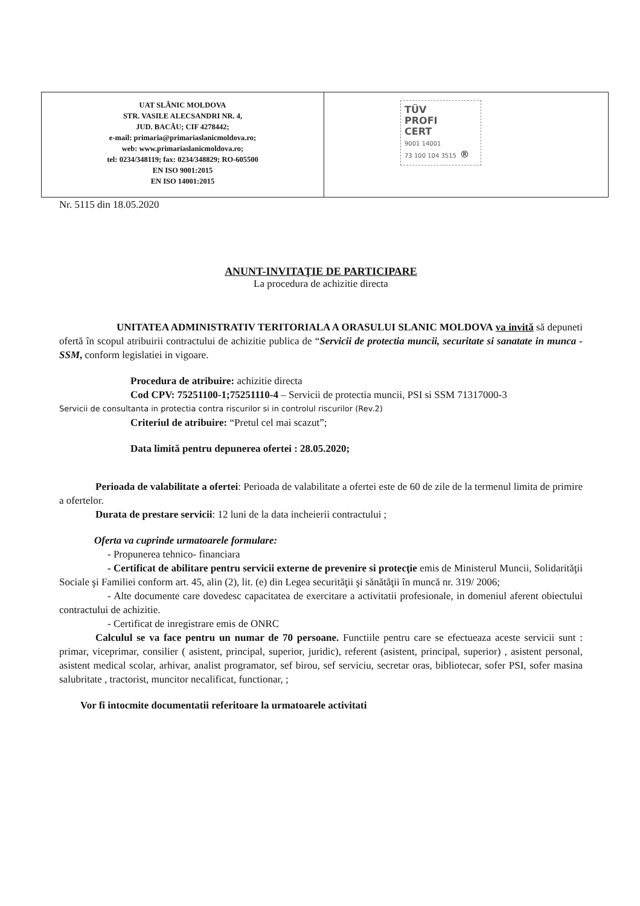| UAT SLĂNIC MOLDOVA STR. VASILE ALECSANDRI NR. 4, JUD. BACĂU; CIF 4278442; e-mail: primaria@primariaslanicmoldova.ro; web: www.primariaslanicmoldova.ro; tel: 0234/348119; fax: 0234/348829; RO-605500 EN ISO 9001:2015 EN ISO 14001:2015 | TÜV PROFI CERT 9001 14001 73 100 104 3515 ® |
Nr. 5115 din 18.05.2020
ANUNT-INVITAŢIE DE PARTICIPARE
La procedura de achizitie directa
UNITATEA ADMINISTRATIV TERITORIALA A ORASULUI SLANIC MOLDOVA va invită să depuneti ofertă în scopul atribuirii contractului de achizitie publica de “Servicii de protectia muncii, securitate si sanatate in munca -SSM, conform legislatiei in vigoare.
Procedura de atribuire: achizitie directa
Cod CPV: 75251100-1;75251110-4 – Servicii de protectia muncii, PSI si SSM 71317000-3
Servicii de consultanta in protectia contra riscurilor si in controlul riscurilor (Rev.2)
Criteriul de atribuire: “Pretul cel mai scazut”;
Data limită pentru depunerea ofertei : 28.05.2020;
Perioada de valabilitate a ofertei: Perioada de valabilitate a ofertei este de 60 de zile de la termenul limita de primire a ofertelor.
Durata de prestare servicii: 12 luni de la data incheierii contractului ;
Oferta va cuprinde urmatoarele formulare:
- Propunerea tehnico- financiara
- Certificat de abilitare pentru servicii externe de prevenire si protecţie emis de Ministerul Muncii, Solidarităţii Sociale şi Familiei conform art. 45, alin (2), lit. (e) din Legea securităţii şi sănătăţii în muncă nr. 319/ 2006;
- Alte documente care dovedesc capacitatea de exercitare a activitatii profesionale, in domeniul aferent obiectului contractului de achizitie.
- Certificat de inregistrare emis de ONRC
Calculul se va face pentru un numar de 70 persoane. Functiile pentru care se efectueaza aceste servicii sunt : primar, viceprimar, consilier ( asistent, principal, superior, juridic), referent (asistent, principal, superior) , asistent personal, asistent medical scolar, arhivar, analist programator, sef birou, sef serviciu, secretar oras, bibliotecar, sofer PSI, sofer masina salubritate , tractorist, muncitor necalificat, functionar, ;
Vor fi intocmite documentatii referitoare la urmatoarele activitati